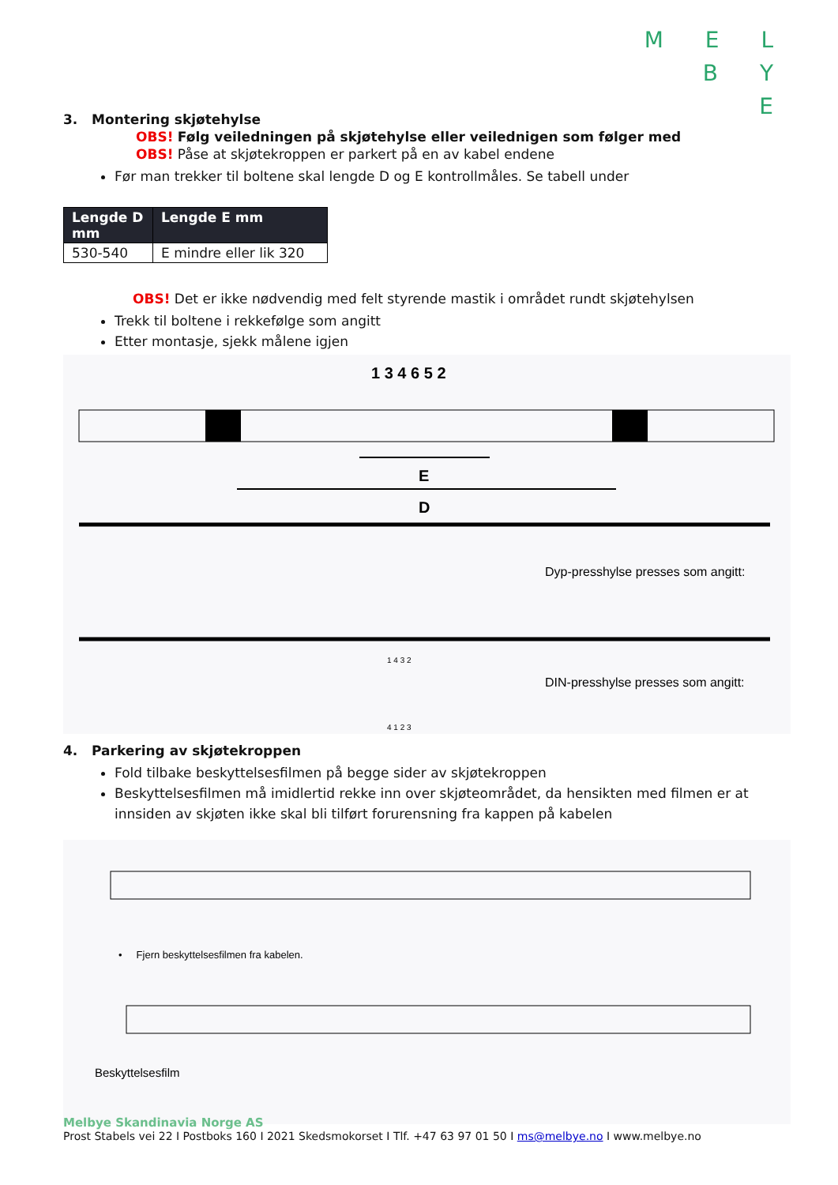M E L
B Y
E
3. Montering skjøtehylse
OBS! Følg veiledningen på skjøtehylse eller veilednigen som følger med
OBS! Påse at skjøtekroppen er parkert på en av kabel endene
Før man trekker til boltene skal lengde D og E kontrollmåles. Se tabell under
| Lengde D mm | Lengde E mm |
| --- | --- |
| 530-540 | E mindre eller lik 320 |
OBS! Det er ikke nødvendig med felt styrende mastik i området rundt skjøtehylsen
Trekk til boltene i rekkefølge som angitt
Etter montasje, sjekk målene igjen
1 3 4 6 5 2
D
E
Dyp-presshylse presses som angitt:
1 4 3 2
DIN-presshylse presses som angitt:
4 1 2 3
4. Parkering av skjøtekroppen
Fold tilbake beskyttelsesfilmen på begge sider av skjøtekroppen
Beskyttelsesfilmen må imidlertid rekke inn over skjøteområdet, da hensikten med filmen er at innsiden av skjøten ikke skal bli tilført forurensning fra kappen på kabelen
• Fjern beskyttelsesfilmen fra kabelen.
Beskyttelsesfilm
Melbye Skandinavia Norge AS
Prost Stabels vei 22 I Postboks 160 I 2021 Skedsmokorset I Tlf. +47 63 97 01 50 I ms@melbye.no I www.melbye.no